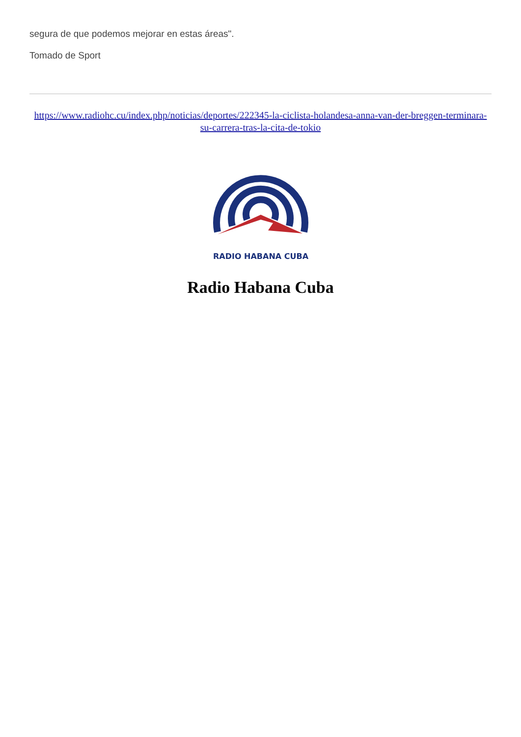segura de que podemos mejorar en estas áreas".
Tomado de Sport
https://www.radiohc.cu/index.php/noticias/deportes/222345-la-ciclista-holandesa-anna-van-der-breggen-terminara-su-carrera-tras-la-cita-de-tokio
RADIO HABANA CUBA
Radio Habana Cuba